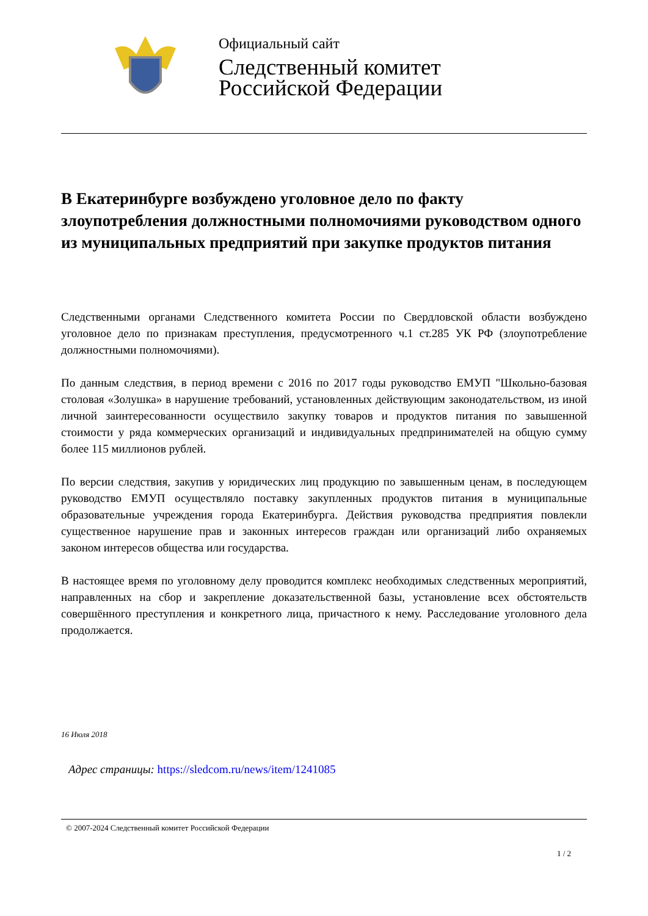Официальный сайт
Следственный комитет
Российской Федерации
В Екатеринбурге возбуждено уголовное дело по факту злоупотребления должностными полномочиями руководством одного из муниципальных предприятий при закупке продуктов питания
Следственными органами Следственного комитета России по Свердловской области возбуждено уголовное дело по признакам преступления, предусмотренного ч.1 ст.285 УК РФ (злоупотребление должностными полномочиями).
По данным следствия, в период времени с 2016 по 2017 годы руководство ЕМУП "Школьно-базовая столовая «Золушка» в нарушение требований, установленных действующим законодательством, из иной личной заинтересованности осуществило закупку товаров и продуктов питания по завышенной стоимости у ряда коммерческих организаций и индивидуальных предпринимателей на общую сумму более 115 миллионов рублей.
По версии следствия, закупив у юридических лиц продукцию по завышенным ценам, в последующем руководство ЕМУП осуществляло поставку закупленных продуктов питания в муниципальные образовательные учреждения города Екатеринбурга. Действия руководства предприятия повлекли существенное нарушение прав и законных интересов граждан или организаций либо охраняемых законом интересов общества или государства.
В настоящее время по уголовному делу проводится комплекс необходимых следственных мероприятий, направленных на сбор и закрепление доказательственной базы, установление всех обстоятельств совершённого преступления и конкретного лица, причастного к нему. Расследование уголовного дела продолжается.
16 Июля 2018
Адрес страницы: https://sledcom.ru/news/item/1241085
© 2007-2024 Следственный комитет Российской Федерации
1 / 2